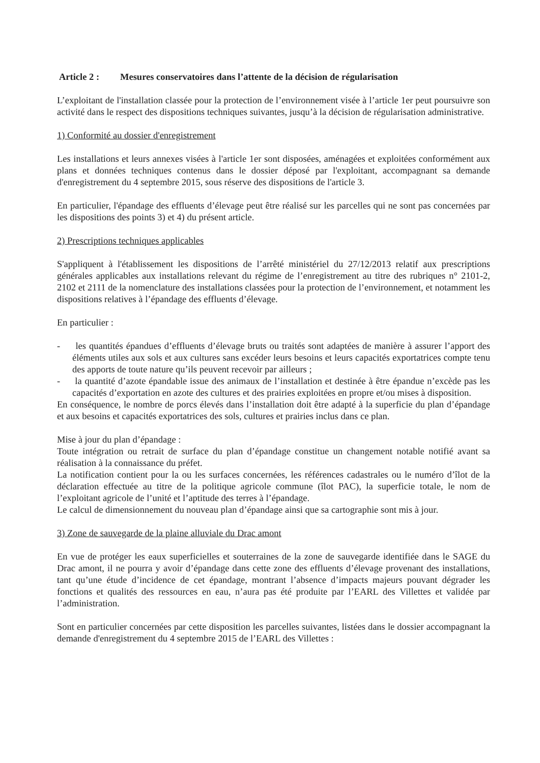Article 2 : Mesures conservatoires dans l’attente de la décision de régularisation
L’exploitant de l'installation classée pour la protection de l’environnement visée à l’article 1er peut poursuivre son activité dans le respect des dispositions techniques suivantes, jusqu’à la décision de régularisation administrative.
1) Conformité au dossier d'enregistrement
Les installations et leurs annexes visées à l'article 1er sont disposées, aménagées et exploitées conformément aux plans et données techniques contenus dans le dossier déposé par l'exploitant, accompagnant sa demande d'enregistrement du 4 septembre 2015, sous réserve des dispositions de l'article 3.
En particulier, l'épandage des effluents d’élevage peut être réalisé sur les parcelles qui ne sont pas concernées par les dispositions des points 3) et 4) du présent article.
2) Prescriptions techniques applicables
S'appliquent à l'établissement les dispositions de l’arrêté ministériel du 27/12/2013 relatif aux prescriptions générales applicables aux installations relevant du régime de l’enregistrement au titre des rubriques n° 2101-2, 2102 et 2111 de la nomenclature des installations classées pour la protection de l’environnement, et notamment les dispositions relatives à l’épandage des effluents d’élevage.
En particulier :
- les quantités épandues d’effluents d’élevage bruts ou traités sont adaptées de manière à assurer l’apport des éléments utiles aux sols et aux cultures sans excéder leurs besoins et leurs capacités exportatrices compte tenu des apports de toute nature qu’ils peuvent recevoir par ailleurs ;
- la quantité d’azote épandable issue des animaux de l’installation et destinée à être épandue n’excède pas les capacités d’exportation en azote des cultures et des prairies exploitées en propre et/ou mises à disposition.
En conséquence, le nombre de porcs élevés dans l’installation doit être adapté à la superficie du plan d’épandage et aux besoins et capacités exportatrices des sols, cultures et prairies inclus dans ce plan.
Mise à jour du plan d’épandage :
Toute intégration ou retrait de surface du plan d’épandage constitue un changement notable notifié avant sa réalisation à la connaissance du préfet.
La notification contient pour la ou les surfaces concernées, les références cadastrales ou le numéro d’îlot de la déclaration effectuée au titre de la politique agricole commune (îlot PAC), la superficie totale, le nom de l’exploitant agricole de l’unité et l’aptitude des terres à l’épandage.
Le calcul de dimensionnement du nouveau plan d’épandage ainsi que sa cartographie sont mis à jour.
3) Zone de sauvegarde de la plaine alluviale du Drac amont
En vue de protéger les eaux superficielles et souterraines de la zone de sauvegarde identifiée dans le SAGE du Drac amont, il ne pourra y avoir d’épandage dans cette zone des effluents d’élevage provenant des installations, tant qu’une étude d’incidence de cet épandage, montrant l’absence d’impacts majeurs pouvant dégrader les fonctions et qualités des ressources en eau, n’aura pas été produite par l’EARL des Villettes et validée par l’administration.
Sont en particulier concernées par cette disposition les parcelles suivantes, listées dans le dossier accompagnant la demande d'enregistrement du 4 septembre 2015 de l’EARL des Villettes :